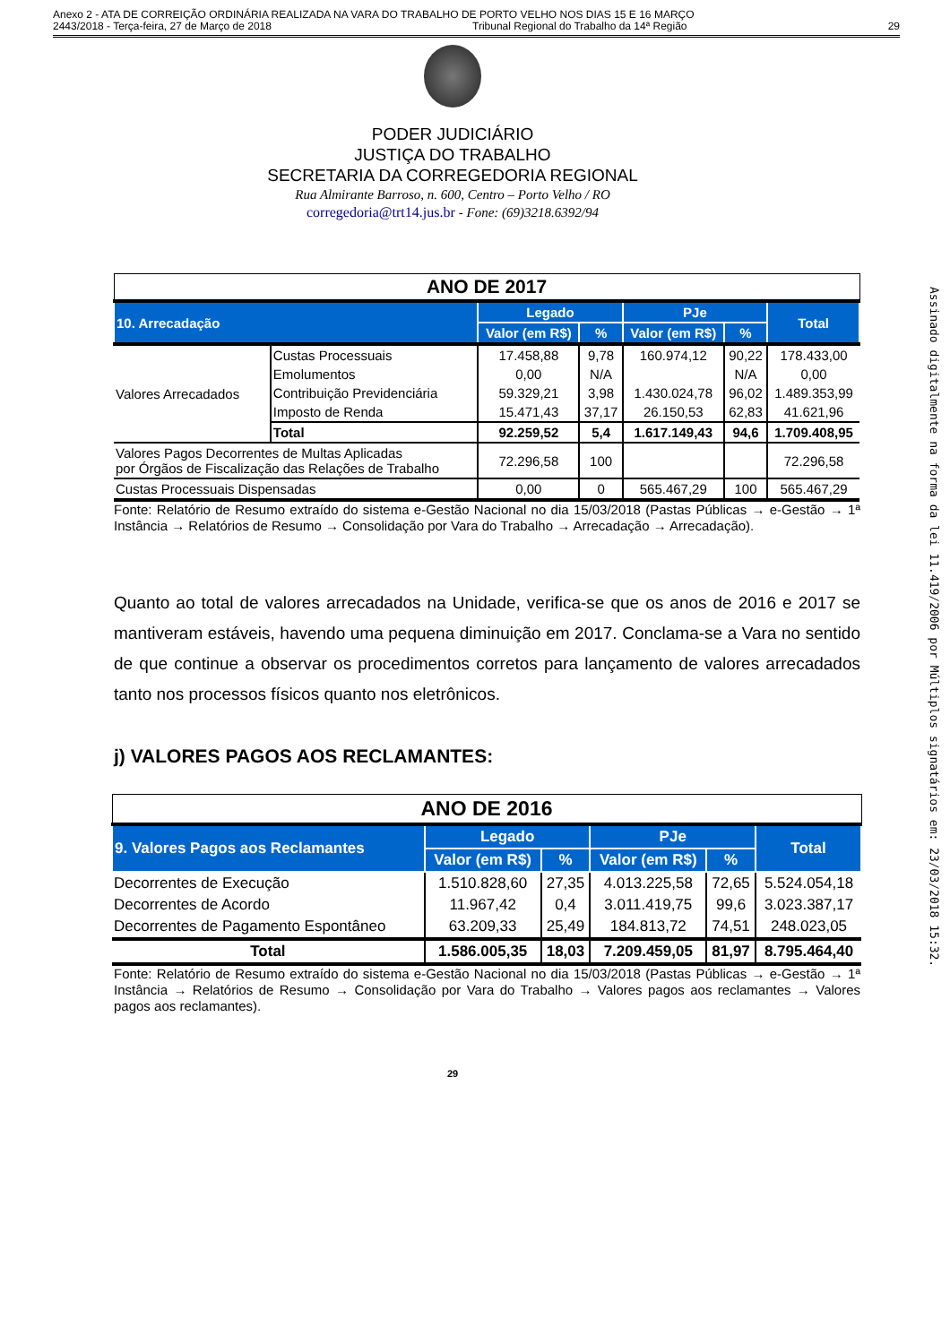Anexo 2 - ATA DE CORREIÇÃO ORDINÁRIA REALIZADA NA VARA DO TRABALHO DE PORTO VELHO NOS DIAS 15 E 16 MARÇO
2443/2018 - Terça-feira, 27 de Março de 2018 Tribunal Regional do Trabalho da 14ª Região 29
PODER JUDICIÁRIO
JUSTIÇA DO TRABALHO
SECRETARIA DA CORREGEDORIA REGIONAL
Rua Almirante Barroso, n. 600, Centro – Porto Velho / RO
corregedoria@trt14.jus.br - Fone: (69)3218.6392/94
| ANO DE 2017 | | | | | | |
| 10. Arrecadação | | Legado | | PJe | | Total |
| | | Valor (em R$) | % | Valor (em R$) | % | |
| Valores Arrecadados | Custas Processuais | 17.458,88 | 9,78 | 160.974,12 | 90,22 | 178.433,00 |
| | Emolumentos | 0,00 | N/A | | N/A | 0,00 |
| | Contribuição Previdenciária | 59.329,21 | 3,98 | 1.430.024,78 | 96,02 | 1.489.353,99 |
| | Imposto de Renda | 15.471,43 | 37,17 | 26.150,53 | 62,83 | 41.621,96 |
| | Total | 92.259,52 | 5,4 | 1.617.149,43 | 94,6 | 1.709.408,95 |
| Valores Pagos Decorrentes de Multas Aplicadas por Órgãos de Fiscalização das Relações de Trabalho | | 72.296,58 | 100 | | | 72.296,58 |
| Custas Processuais Dispensadas | | 0,00 | 0 | 565.467,29 | 100 | 565.467,29 |
Fonte: Relatório de Resumo extraído do sistema e-Gestão Nacional no dia 15/03/2018 (Pastas Públicas → e-Gestão → 1ª Instância → Relatórios de Resumo → Consolidação por Vara do Trabalho → Arrecadação → Arrecadação).
Quanto ao total de valores arrecadados na Unidade, verifica-se que os anos de 2016 e 2017 se mantiveram estáveis, havendo uma pequena diminuição em 2017. Conclama-se a Vara no sentido de que continue a observar os procedimentos corretos para lançamento de valores arrecadados tanto nos processos físicos quanto nos eletrônicos.
j) VALORES PAGOS AOS RECLAMANTES:
| ANO DE 2016 | | | | | |
| 9. Valores Pagos aos Reclamantes | Legado | | PJe | | Total |
| | Valor (em R$) | % | Valor (em R$) | % | |
| Decorrentes de Execução | 1.510.828,60 | 27,35 | 4.013.225,58 | 72,65 | 5.524.054,18 |
| Decorrentes de Acordo | 11.967,42 | 0,4 | 3.011.419,75 | 99,6 | 3.023.387,17 |
| Decorrentes de Pagamento Espontâneo | 63.209,33 | 25,49 | 184.813,72 | 74,51 | 248.023,05 |
| Total | 1.586.005,35 | 18,03 | 7.209.459,05 | 81,97 | 8.795.464,40 |
Fonte: Relatório de Resumo extraído do sistema e-Gestão Nacional no dia 15/03/2018 (Pastas Públicas → e-Gestão → 1ª Instância → Relatórios de Resumo → Consolidação por Vara do Trabalho → Valores pagos aos reclamantes → Valores pagos aos reclamantes).
29
Assinado digitalmente na forma da lei 11.419/2006 por Múltiplos signatários em: 23/03/2018 15:32.